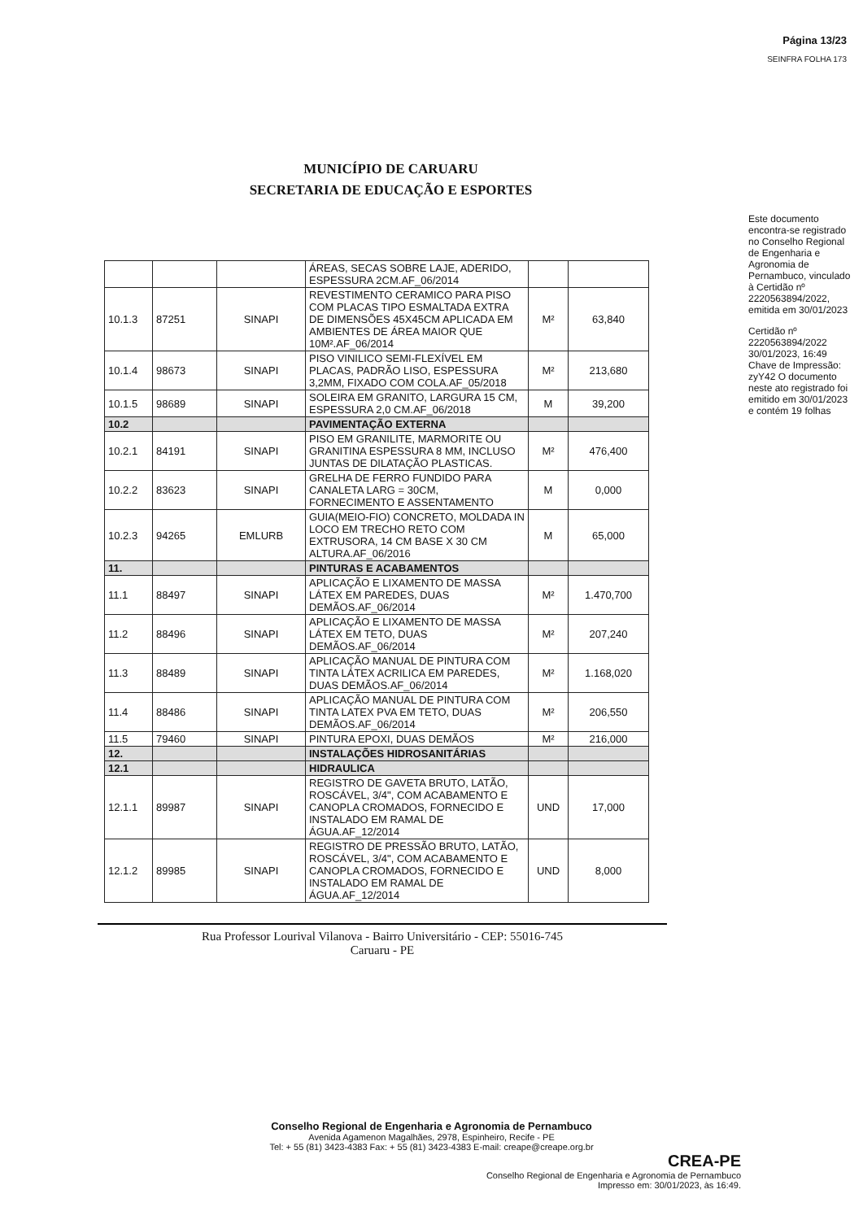Página 13/23
SEINFRA FOLHA 173
MUNICÍPIO DE CARUARU
SECRETARIA DE EDUCAÇÃO E ESPORTES
| | | | ÁREAS, SECAS SOBRE LAJE, ADERIDO, ESPESSURA 2CM.AF_06/2014 | | |
| 10.1.3 | 87251 | SINAPI | REVESTIMENTO CERAMICO PARA PISO COM PLACAS TIPO ESMALTADA EXTRA DE DIMENSÕES 45X45CM APLICADA EM AMBIENTES DE ÁREA MAIOR QUE 10M².AF_06/2014 | M² | 63,840 |
| 10.1.4 | 98673 | SINAPI | PISO VINILICO SEMI-FLEXÍVEL EM PLACAS, PADRÃO LISO, ESPESSURA 3,2MM, FIXADO COM COLA.AF_05/2018 | M² | 213,680 |
| 10.1.5 | 98689 | SINAPI | SOLEIRA EM GRANITO, LARGURA 15 CM, ESPESSURA 2,0 CM.AF_06/2018 | M | 39,200 |
| 10.2 | | | PAVIMENTAÇÃO EXTERNA | | |
| 10.2.1 | 84191 | SINAPI | PISO EM GRANILITE, MARMORITE OU GRANITINA ESPESSURA 8 MM, INCLUSO JUNTAS DE DILATAÇÃO PLASTICAS. | M² | 476,400 |
| 10.2.2 | 83623 | SINAPI | GRELHA DE FERRO FUNDIDO PARA CANALETA LARG = 30CM, FORNECIMENTO E ASSENTAMENTO | M | 0,000 |
| 10.2.3 | 94265 | EMLURB | GUIA(MEIO-FIO) CONCRETO, MOLDADA IN LOCO EM TRECHO RETO COM EXTRUSORA, 14 CM BASE X 30 CM ALTURA.AF_06/2016 | M | 65,000 |
| 11. | | | PINTURAS E ACABAMENTOS | | |
| 11.1 | 88497 | SINAPI | APLICAÇÃO E LIXAMENTO DE MASSA LÁTEX EM PAREDES, DUAS DEMÃOS.AF_06/2014 | M² | 1.470,700 |
| 11.2 | 88496 | SINAPI | APLICAÇÃO E LIXAMENTO DE MASSA LÁTEX EM TETO, DUAS DEMÃOS.AF_06/2014 | M² | 207,240 |
| 11.3 | 88489 | SINAPI | APLICAÇÃO MANUAL DE PINTURA COM TINTA LÁTEX ACRILICA EM PAREDES, DUAS DEMÃOS.AF_06/2014 | M² | 1.168,020 |
| 11.4 | 88486 | SINAPI | APLICAÇÃO MANUAL DE PINTURA COM TINTA LATEX PVA EM TETO, DUAS DEMÃOS.AF_06/2014 | M² | 206,550 |
| 11.5 | 79460 | SINAPI | PINTURA EPOXI, DUAS DEMÃOS | M² | 216,000 |
| 12. | | | INSTALAÇÕES HIDROSANITÁRIAS | | |
| 12.1 | | | HIDRAULICA | | |
| 12.1.1 | 89987 | SINAPI | REGISTRO DE GAVETA BRUTO, LATÃO, ROSCÁVEL, 3/4", COM ACABAMENTO E CANOPLA CROMADOS, FORNECIDO E INSTALADO EM RAMAL DE ÁGUA.AF_12/2014 | UND | 17,000 |
| 12.1.2 | 89985 | SINAPI | REGISTRO DE PRESSÃO BRUTO, LATÃO, ROSCÁVEL, 3/4", COM ACABAMENTO E CANOPLA CROMADOS, FORNECIDO E INSTALADO EM RAMAL DE ÁGUA.AF_12/2014 | UND | 8,000 |
Rua Professor Lourival Vilanova - Bairro Universitário - CEP: 55016-745
Caruaru - PE
Este documento encontra-se registrado no Conselho Regional de Engenharia e Agronomia de Pernambuco, vinculado à Certidão nº 2220563894/2022, emitida em 30/01/2023
Certidão nº 2220563894/2022 30/01/2023, 16:49 Chave de Impressão: zyY42 O documento neste ato registrado foi emitido em 30/01/2023 e contém 19 folhas
Conselho Regional de Engenharia e Agronomia de Pernambuco
Avenida Agamenon Magalhães, 2978, Espinheiro, Recife - PE
Tel: + 55 (81) 3423-4383 Fax: + 55 (81) 3423-4383 E-mail: creape@creape.org.br
CREA-PE
Conselho Regional de Engenharia e Agronomia de Pernambuco
Impresso em: 30/01/2023, às 16:49.